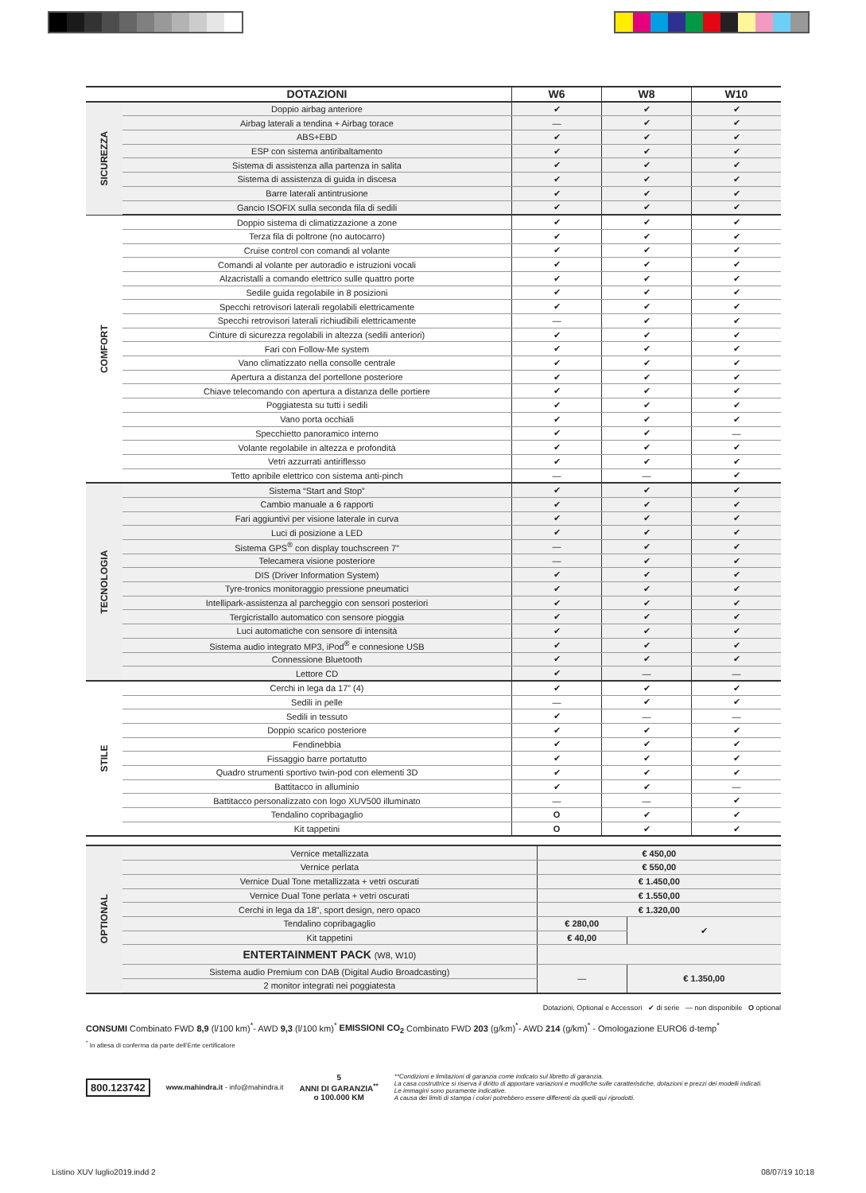| | DOTAZIONI | W6 | W8 | W10 |
| --- | --- | --- | --- | --- |
| SICUREZZA | Doppio airbag anteriore | ✔ | ✔ | ✔ |
| | Airbag laterali a tendina + Airbag torace | — | ✔ | ✔ |
| | ABS+EBD | ✔ | ✔ | ✔ |
| | ESP con sistema antiribaltamento | ✔ | ✔ | ✔ |
| | Sistema di assistenza alla partenza in salita | ✔ | ✔ | ✔ |
| | Sistema di assistenza di guida in discesa | ✔ | ✔ | ✔ |
| | Barre laterali antintrusione | ✔ | ✔ | ✔ |
| | Gancio ISOFIX sulla seconda fila di sedili | ✔ | ✔ | ✔ |
| COMFORT | Doppio sistema di climatizzazione a zone | ✔ | ✔ | ✔ |
| | Terza fila di poltrone (no autocarro) | ✔ | ✔ | ✔ |
| | Cruise control con comandi al volante | ✔ | ✔ | ✔ |
| | Comandi al volante per autoradio e istruzioni vocali | ✔ | ✔ | ✔ |
| | Alzacristalli a comando elettrico sulle quattro porte | ✔ | ✔ | ✔ |
| | Sedile guida regolabile in 8 posizioni | ✔ | ✔ | ✔ |
| | Specchi retrovisori laterali regolabili elettricamente | ✔ | ✔ | ✔ |
| | Specchi retrovisori laterali richiudibili elettricamente | — | ✔ | ✔ |
| | Cinture di sicurezza regolabili in altezza (sedili anteriori) | ✔ | ✔ | ✔ |
| | Fari con Follow-Me system | ✔ | ✔ | ✔ |
| | Vano climatizzato nella consolle centrale | ✔ | ✔ | ✔ |
| | Apertura a distanza del portellone posteriore | ✔ | ✔ | ✔ |
| | Chiave telecomando con apertura a distanza delle portiere | ✔ | ✔ | ✔ |
| | Poggiatesta su tutti i sedili | ✔ | ✔ | ✔ |
| | Vano porta occhiali | ✔ | ✔ | ✔ |
| | Specchietto panoramico interno | ✔ | ✔ | — |
| | Volante regolabile in altezza e profondità | ✔ | ✔ | ✔ |
| | Vetri azzurrati antiriflesso | ✔ | ✔ | ✔ |
| | Tetto apribile elettrico con sistema anti-pinch | — | — | ✔ |
| TECNOLOGIA | Sistema “Start and Stop” | ✔ | ✔ | ✔ |
| | Cambio manuale a 6 rapporti | ✔ | ✔ | ✔ |
| | Fari aggiuntivi per visione laterale in curva | ✔ | ✔ | ✔ |
| | Luci di posizione a LED | ✔ | ✔ | ✔ |
| | Sistema GPS<sup>®</sup> con display touchscreen 7” | — | ✔ | ✔ |
| | Telecamera visione posteriore | — | ✔ | ✔ |
| | DIS (Driver Information System) | ✔ | ✔ | ✔ |
| | Tyre-tronics monitoraggio pressione pneumatici | ✔ | ✔ | ✔ |
| | Intellipark-assistenza al parcheggio con sensori posteriori | ✔ | ✔ | ✔ |
| | Tergicristallo automatico con sensore pioggia | ✔ | ✔ | ✔ |
| | Luci automatiche con sensore di intensità | ✔ | ✔ | ✔ |
| | Sistema audio integrato MP3, iPod<sup>®</sup> e connesione USB | ✔ | ✔ | ✔ |
| | Connessione Bluetooth | ✔ | ✔ | ✔ |
| | Lettore CD | ✔ | — | — |
| STILE | Cerchi in lega da 17” (4) | ✔ | ✔ | ✔ |
| | Sedili in pelle | — | ✔ | ✔ |
| | Sedili in tessuto | ✔ | — | — |
| | Doppio scarico posteriore | ✔ | ✔ | ✔ |
| | Fendinebbia | ✔ | ✔ | ✔ |
| | Fissaggio barre portatutto | ✔ | ✔ | ✔ |
| | Quadro strumenti sportivo twin-pod con elementi 3D | ✔ | ✔ | ✔ |
| | Battitacco in alluminio | ✔ | ✔ | — |
| | Battitacco personalizzato con logo XUV500 illuminato | — | — | ✔ |
| | Tendalino copribagaglio | O | ✔ | ✔ |
| | Kit tappetini | O | ✔ | ✔ |
| OPTIONAL | Vernice metallizzata | € 450,00 | |
| | Vernice perlata | € 550,00 | |
| | Vernice Dual Tone metallizzata + vetri oscurati | € 1.450,00 | |
| | Vernice Dual Tone perlata + vetri oscurati | € 1.550,00 | |
| | Cerchi in lega da 18”, sport design, nero opaco | € 1.320,00 | |
| | Tendalino copribagaglio | € 280,00 | ✔ |
| | Kit tappetini | € 40,00 | |
| | ENTERTAINMENT PACK (W8, W10) | | |
| | Sistema audio Premium con DAB (Digital Audio Broadcasting) | — | € 1.350,00 |
| | 2 monitor integrati nei poggiatesta | | |
Dotazioni, Optional e Accessori ✔ di serie — non disponibile O optional
CONSUMI Combinato FWD 8,9 (l/100 km)<sup>*</sup>- AWD 9,3 (l/100 km)<sup>*</sup> EMISSIONI CO<sub>2</sub> Combinato FWD 203 (g/km)<sup>*</sup>- AWD 214 (g/km)<sup>*</sup> - Omologazione EURO6 d-temp<sup>*</sup>
<sup>*</sup> In attesa di conferma da parte dell’Ente certificatore
800.123742
www.mahindra.it - info@mahindra.it
5
ANNI DI GARANZIA<sup>**</sup>
o 100.000 KM
**Condizioni e limitazioni di garanzia come indicato sul libretto di garanzia.
La casa costruttrice si riserva il diritto di apportare variazioni e modifiche sulle caratteristiche, dotazioni e prezzi dei modelli indicati.
Le immagini sono puramente indicative.
A causa dei limiti di stampa i colori potrebbero essere differenti da quelli qui riprodotti.
Listino XUV luglio2019.indd 2 08/07/19 10:18